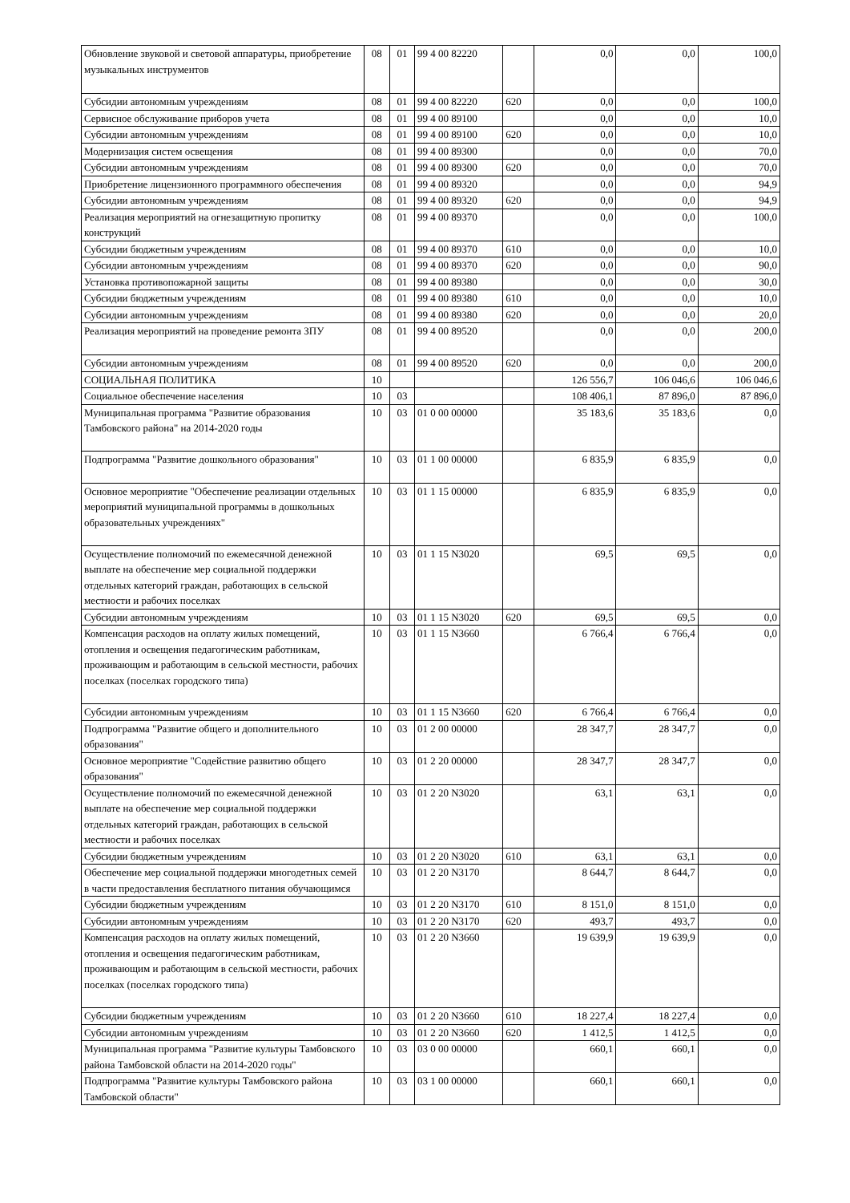| Обновление звуковой и световой аппаратуры, приобретение музыкальных инструментов | 08 | 01 | 99 4 00 82220 | | 0,0 | 0,0 | 100,0 |
| Субсидии автономным учреждениям | 08 | 01 | 99 4 00 82220 | 620 | 0,0 | 0,0 | 100,0 |
| Сервисное обслуживание приборов учета | 08 | 01 | 99 4 00 89100 | | 0,0 | 0,0 | 10,0 |
| Субсидии автономным учреждениям | 08 | 01 | 99 4 00 89100 | 620 | 0,0 | 0,0 | 10,0 |
| Модернизация систем освещения | 08 | 01 | 99 4 00 89300 | | 0,0 | 0,0 | 70,0 |
| Субсидии автономным учреждениям | 08 | 01 | 99 4 00 89300 | 620 | 0,0 | 0,0 | 70,0 |
| Приобретение лицензионного программного обеспечения | 08 | 01 | 99 4 00 89320 | | 0,0 | 0,0 | 94,9 |
| Субсидии автономным учреждениям | 08 | 01 | 99 4 00 89320 | 620 | 0,0 | 0,0 | 94,9 |
| Реализация мероприятий на огнезащитную пропитку конструкций | 08 | 01 | 99 4 00 89370 | | 0,0 | 0,0 | 100,0 |
| Субсидии бюджетным учреждениям | 08 | 01 | 99 4 00 89370 | 610 | 0,0 | 0,0 | 10,0 |
| Субсидии автономным учреждениям | 08 | 01 | 99 4 00 89370 | 620 | 0,0 | 0,0 | 90,0 |
| Установка противопожарной защиты | 08 | 01 | 99 4 00 89380 | | 0,0 | 0,0 | 30,0 |
| Субсидии бюджетным учреждениям | 08 | 01 | 99 4 00 89380 | 610 | 0,0 | 0,0 | 10,0 |
| Субсидии автономным учреждениям | 08 | 01 | 99 4 00 89380 | 620 | 0,0 | 0,0 | 20,0 |
| Реализация мероприятий на проведение ремонта ЗПУ | 08 | 01 | 99 4 00 89520 | | 0,0 | 0,0 | 200,0 |
| Субсидии автономным учреждениям | 08 | 01 | 99 4 00 89520 | 620 | 0,0 | 0,0 | 200,0 |
| СОЦИАЛЬНАЯ ПОЛИТИКА | 10 | | | | 126 556,7 | 106 046,6 | 106 046,6 |
| Социальное обеспечение населения | 10 | 03 | | | 108 406,1 | 87 896,0 | 87 896,0 |
| Муниципальная программа "Развитие образования Тамбовского района" на 2014-2020 годы | 10 | 03 | 01 0 00 00000 | | 35 183,6 | 35 183,6 | 0,0 |
| Подпрограмма "Развитие дошкольного образования" | 10 | 03 | 01 1 00 00000 | | 6 835,9 | 6 835,9 | 0,0 |
| Основное мероприятие "Обеспечение реализации отдельных мероприятий муниципальной программы в дошкольных образовательных учреждениях" | 10 | 03 | 01 1 15 00000 | | 6 835,9 | 6 835,9 | 0,0 |
| Осуществление полномочий по ежемесячной денежной выплате на обеспечение мер социальной поддержки отдельных категорий граждан, работающих в сельской местности и рабочих поселках | 10 | 03 | 01 1 15 N3020 | | 69,5 | 69,5 | 0,0 |
| Субсидии автономным учреждениям | 10 | 03 | 01 1 15 N3020 | 620 | 69,5 | 69,5 | 0,0 |
| Компенсация расходов на оплату жилых помещений, отопления и освещения педагогическим работникам, проживающим и работающим в сельской местности, рабочих поселках (поселках городского типа) | 10 | 03 | 01 1 15 N3660 | | 6 766,4 | 6 766,4 | 0,0 |
| Субсидии автономным учреждениям | 10 | 03 | 01 1 15 N3660 | 620 | 6 766,4 | 6 766,4 | 0,0 |
| Подпрограмма "Развитие общего и дополнительного образования" | 10 | 03 | 01 2 00 00000 | | 28 347,7 | 28 347,7 | 0,0 |
| Основное мероприятие "Содействие развитию общего образования" | 10 | 03 | 01 2 20 00000 | | 28 347,7 | 28 347,7 | 0,0 |
| Осуществление полномочий по ежемесячной денежной выплате на обеспечение мер социальной поддержки отдельных категорий граждан, работающих в сельской местности и рабочих поселках | 10 | 03 | 01 2 20 N3020 | | 63,1 | 63,1 | 0,0 |
| Субсидии бюджетным учреждениям | 10 | 03 | 01 2 20 N3020 | 610 | 63,1 | 63,1 | 0,0 |
| Обеспечение мер социальной поддержки многодетных семей в части предоставления бесплатного питания обучающимся | 10 | 03 | 01 2 20 N3170 | | 8 644,7 | 8 644,7 | 0,0 |
| Субсидии бюджетным учреждениям | 10 | 03 | 01 2 20 N3170 | 610 | 8 151,0 | 8 151,0 | 0,0 |
| Субсидии автономным учреждениям | 10 | 03 | 01 2 20 N3170 | 620 | 493,7 | 493,7 | 0,0 |
| Компенсация расходов на оплату жилых помещений, отопления и освещения педагогическим работникам, проживающим и работающим в сельской местности, рабочих поселках (поселках городского типа) | 10 | 03 | 01 2 20 N3660 | | 19 639,9 | 19 639,9 | 0,0 |
| Субсидии бюджетным учреждениям | 10 | 03 | 01 2 20 N3660 | 610 | 18 227,4 | 18 227,4 | 0,0 |
| Субсидии автономным учреждениям | 10 | 03 | 01 2 20 N3660 | 620 | 1 412,5 | 1 412,5 | 0,0 |
| Муниципальная программа "Развитие культуры Тамбовского района Тамбовской области на 2014-2020 годы" | 10 | 03 | 03 0 00 00000 | | 660,1 | 660,1 | 0,0 |
| Подпрограмма "Развитие культуры Тамбовского района Тамбовской области" | 10 | 03 | 03 1 00 00000 | | 660,1 | 660,1 | 0,0 |